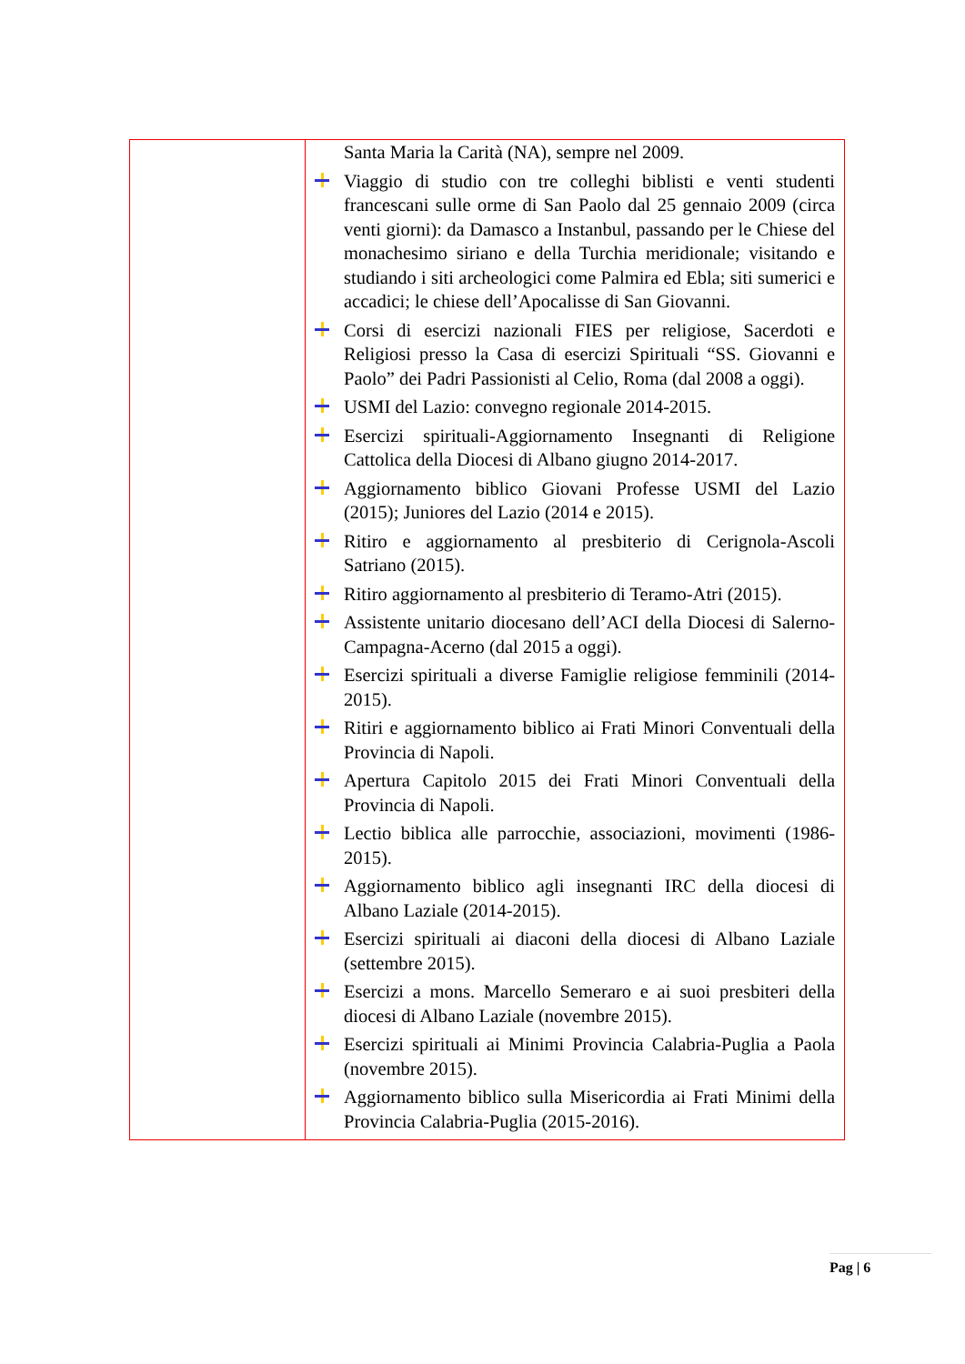| | Santa Maria la Carità (NA), sempre nel 2009. Viaggio di studio con tre colleghi biblisti e venti studenti francescani sulle orme di San Paolo dal 25 gennaio 2009 (circa venti giorni): da Damasco a Instanbul, passando per le Chiese del monachesimo siriano e della Turchia meridionale; visitando e studiando i siti archeologici come Palmira ed Ebla; siti sumerici e accadici; le chiese dell’Apocalisse di San Giovanni. Corsi di esercizi nazionali FIES per religiose, Sacerdoti e Religiosi presso la Casa di esercizi Spirituali “SS. Giovanni e Paolo” dei Padri Passionisti al Celio, Roma (dal 2008 a oggi). USMI del Lazio: convegno regionale 2014-2015. Esercizi spirituali-Aggiornamento Insegnanti di Religione Cattolica della Diocesi di Albano giugno 2014-2017. Aggiornamento biblico Giovani Professe USMI del Lazio (2015); Juniores del Lazio (2014 e 2015). Ritiro e aggiornamento al presbiterio di Cerignola-Ascoli Satriano (2015). Ritiro aggiornamento al presbiterio di Teramo-Atri (2015). Assistente unitario diocesano dell’ACI della Diocesi di Salerno-Campagna-Acerno (dal 2015 a oggi). Esercizi spirituali a diverse Famiglie religiose femminili (2014-2015). Ritiri e aggiornamento biblico ai Frati Minori Conventuali della Provincia di Napoli. Apertura Capitolo 2015 dei Frati Minori Conventuali della Provincia di Napoli. Lectio biblica alle parrocchie, associazioni, movimenti (1986-2015). Aggiornamento biblico agli insegnanti IRC della diocesi di Albano Laziale (2014-2015). Esercizi spirituali ai diaconi della diocesi di Albano Laziale (settembre 2015). Esercizi a mons. Marcello Semeraro e ai suoi presbiteri della diocesi di Albano Laziale (novembre 2015). Esercizi spirituali ai Minimi Provincia Calabria-Puglia a Paola (novembre 2015). Aggiornamento biblico sulla Misericordia ai Frati Minimi della Provincia Calabria-Puglia (2015-2016). |
Pag | 6